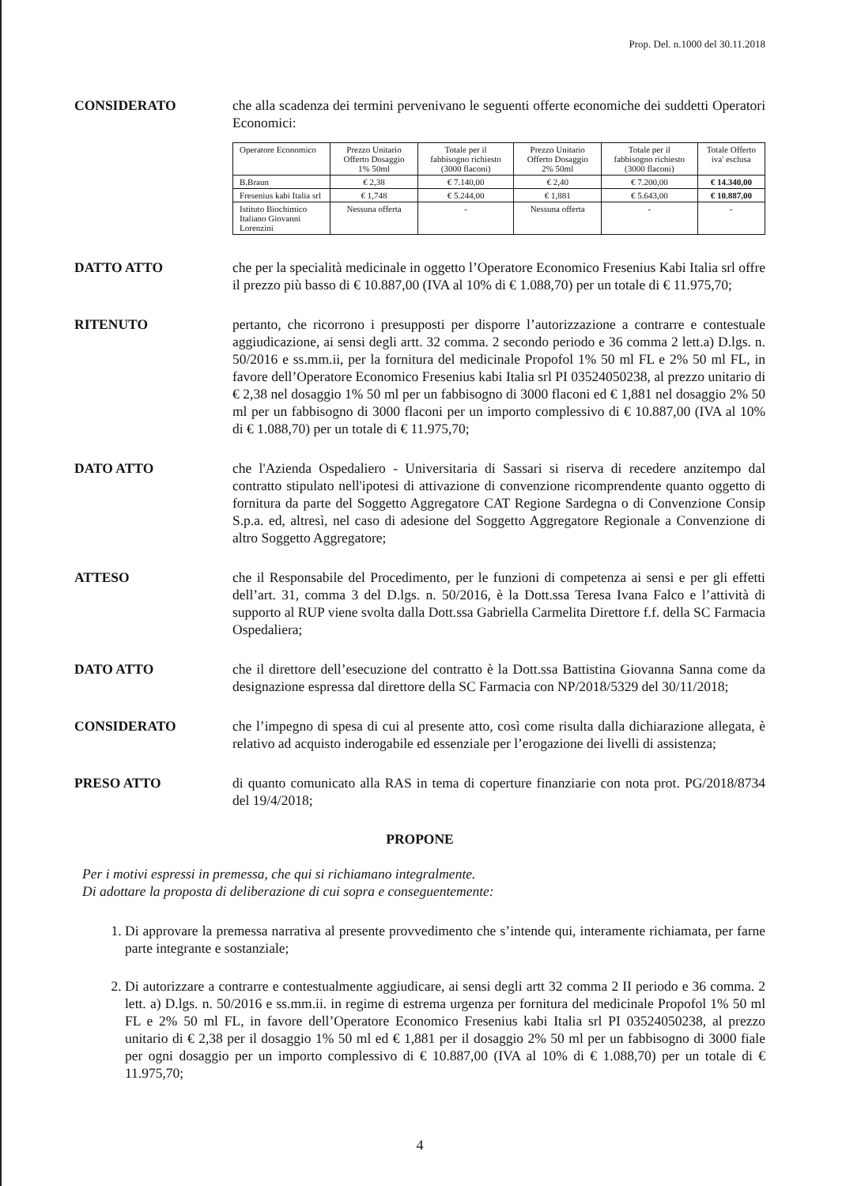Prop. Del. n.1000 del 30.11.2018
CONSIDERATO che alla scadenza dei termini pervenivano le seguenti offerte economiche dei suddetti Operatori Economici:
| Operatore Economico | Prezzo Unitario Offerto Dosaggio 1% 50ml | Totale per il fabbisogno richiesto (3000 flaconi) | Prezzo Unitario Offerto Dosaggio 2% 50ml | Totale per il fabbisogno richiesto (3000 flaconi) | Totale Offerto iva' esclusa |
| --- | --- | --- | --- | --- | --- |
| B.Braun | € 2,38 | € 7.140,00 | € 2,40 | € 7.200,00 | € 14.340,00 |
| Fresenius kabi Italia srl | € 1,748 | € 5.244,00 | € 1,881 | € 5.643,00 | € 10.887,00 |
| Istituto Biochimico Italiano Giovanni Lorenzini | Nessuna offerta | - | Nessuna offerta | - | - |
DATTO ATTO che per la specialità medicinale in oggetto l’Operatore Economico Fresenius Kabi Italia srl offre il prezzo più basso di € 10.887,00 (IVA al 10% di € 1.088,70) per un totale di € 11.975,70;
RITENUTO pertanto, che ricorrono i presupposti per disporre l’autorizzazione a contrarre e contestuale aggiudicazione, ai sensi degli artt. 32 comma. 2 secondo periodo e 36 comma 2 lett.a) D.lgs. n. 50/2016 e ss.mm.ii, per la fornitura del medicinale Propofol 1% 50 ml FL e 2% 50 ml FL, in favore dell’Operatore Economico Fresenius kabi Italia srl PI 03524050238, al prezzo unitario di € 2,38 nel dosaggio 1% 50 ml per un fabbisogno di 3000 flaconi ed € 1,881 nel dosaggio 2% 50 ml per un fabbisogno di 3000 flaconi per un importo complessivo di € 10.887,00 (IVA al 10% di € 1.088,70) per un totale di € 11.975,70;
DATO ATTO che l'Azienda Ospedaliero - Universitaria di Sassari si riserva di recedere anzitempo dal contratto stipulato nell'ipotesi di attivazione di convenzione ricomprendente quanto oggetto di fornitura da parte del Soggetto Aggregatore CAT Regione Sardegna o di Convenzione Consip S.p.a. ed, altresì, nel caso di adesione del Soggetto Aggregatore Regionale a Convenzione di altro Soggetto Aggregatore;
ATTESO che il Responsabile del Procedimento, per le funzioni di competenza ai sensi e per gli effetti dell’art. 31, comma 3 del D.lgs. n. 50/2016, è la Dott.ssa Teresa Ivana Falco e l’attività di supporto al RUP viene svolta dalla Dott.ssa Gabriella Carmelita Direttore f.f. della SC Farmacia Ospedaliera;
DATO ATTO che il direttore dell’esecuzione del contratto è la Dott.ssa Battistina Giovanna Sanna come da designazione espressa dal direttore della SC Farmacia con NP/2018/5329 del 30/11/2018;
CONSIDERATO che l’impegno di spesa di cui al presente atto, così come risulta dalla dichiarazione allegata, è relativo ad acquisto inderogabile ed essenziale per l’erogazione dei livelli di assistenza;
PRESO ATTO di quanto comunicato alla RAS in tema di coperture finanziarie con nota prot. PG/2018/8734 del 19/4/2018;
PROPONE
Per i motivi espressi in premessa, che qui si richiamano integralmente.
Di adottare la proposta di deliberazione di cui sopra e conseguentemente:
1. Di approvare la premessa narrativa al presente provvedimento che s’intende qui, interamente richiamata, per farne parte integrante e sostanziale;
2. Di autorizzare a contrarre e contestualmente aggiudicare, ai sensi degli artt 32 comma 2 II periodo e 36 comma. 2 lett. a) D.lgs. n. 50/2016 e ss.mm.ii. in regime di estrema urgenza per fornitura del medicinale Propofol 1% 50 ml FL e 2% 50 ml FL, in favore dell’Operatore Economico Fresenius kabi Italia srl PI 03524050238, al prezzo unitario di € 2,38 per il dosaggio 1% 50 ml ed € 1,881 per il dosaggio 2% 50 ml per un fabbisogno di 3000 fiale per ogni dosaggio per un importo complessivo di € 10.887,00 (IVA al 10% di € 1.088,70) per un totale di € 11.975,70;
4